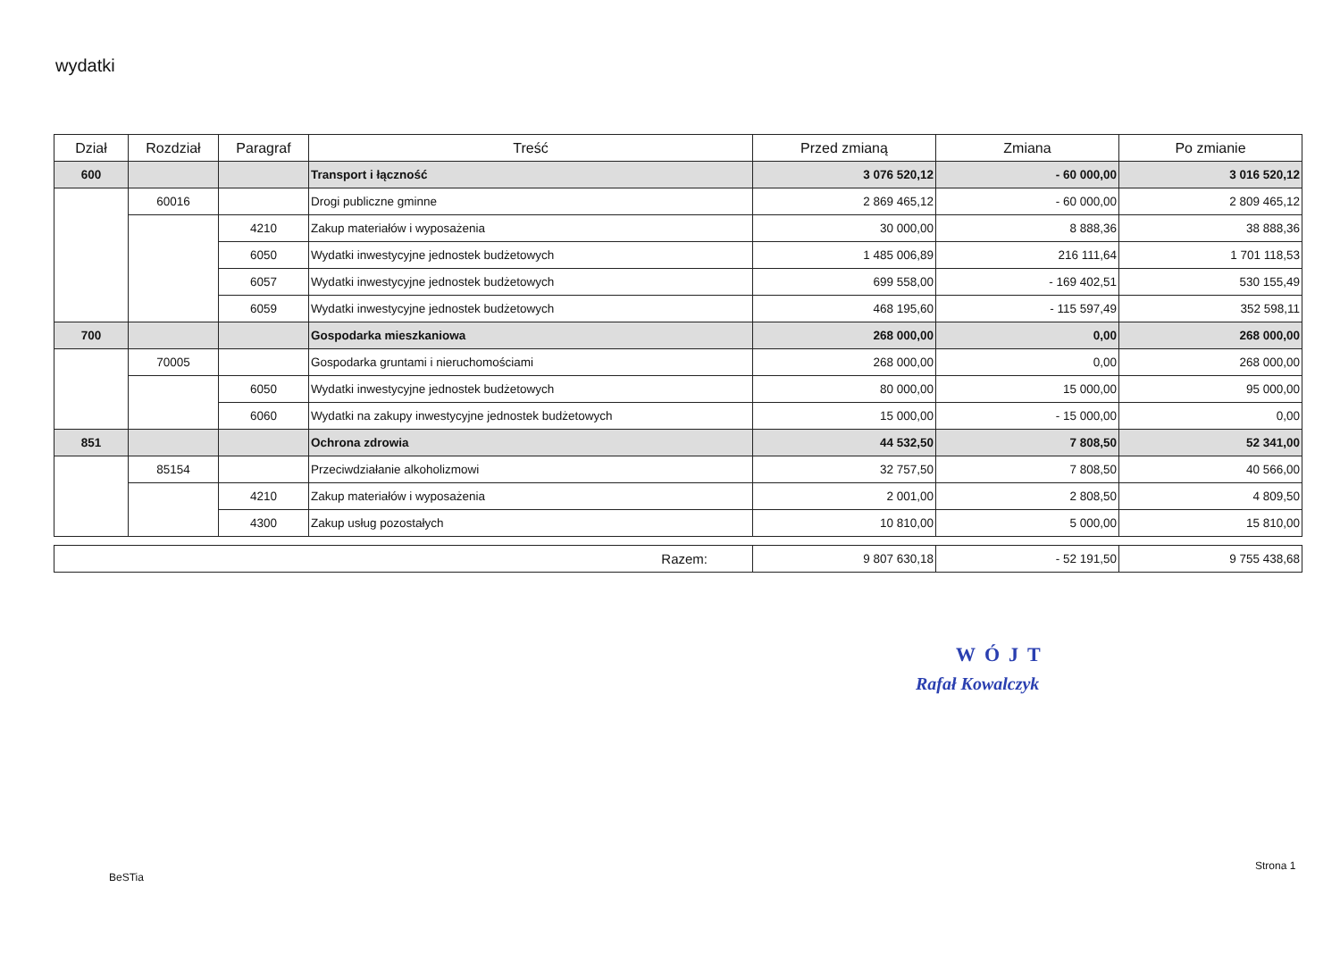wydatki
| Dział | Rozdział | Paragraf | Treść | Przed zmianą | Zmiana | Po zmianie |
| --- | --- | --- | --- | --- | --- | --- |
| 600 | | | Transport i łączność | 3 076 520,12 | - 60 000,00 | 3 016 520,12 |
| | 60016 | | Drogi publiczne gminne | 2 869 465,12 | - 60 000,00 | 2 809 465,12 |
| | | 4210 | Zakup materiałów i wyposażenia | 30 000,00 | 8 888,36 | 38 888,36 |
| | | 6050 | Wydatki inwestycyjne jednostek budżetowych | 1 485 006,89 | 216 111,64 | 1 701 118,53 |
| | | 6057 | Wydatki inwestycyjne jednostek budżetowych | 699 558,00 | - 169 402,51 | 530 155,49 |
| | | 6059 | Wydatki inwestycyjne jednostek budżetowych | 468 195,60 | - 115 597,49 | 352 598,11 |
| 700 | | | Gospodarka mieszkaniowa | 268 000,00 | 0,00 | 268 000,00 |
| | 70005 | | Gospodarka gruntami i nieruchomościami | 268 000,00 | 0,00 | 268 000,00 |
| | | 6050 | Wydatki inwestycyjne jednostek budżetowych | 80 000,00 | 15 000,00 | 95 000,00 |
| | | 6060 | Wydatki na zakupy inwestycyjne jednostek budżetowych | 15 000,00 | - 15 000,00 | 0,00 |
| 851 | | | Ochrona zdrowia | 44 532,50 | 7 808,50 | 52 341,00 |
| | 85154 | | Przeciwdziałanie alkoholizmowi | 32 757,50 | 7 808,50 | 40 566,00 |
| | | 4210 | Zakup materiałów i wyposażenia | 2 001,00 | 2 808,50 | 4 809,50 |
| | | 4300 | Zakup usług pozostałych | 10 810,00 | 5 000,00 | 15 810,00 |
| Razem: | 9 807 630,18 | - 52 191,50 | 9 755 438,68 |
WÓJT
Rafał Kowalczyk
BeSTia
Strona 1